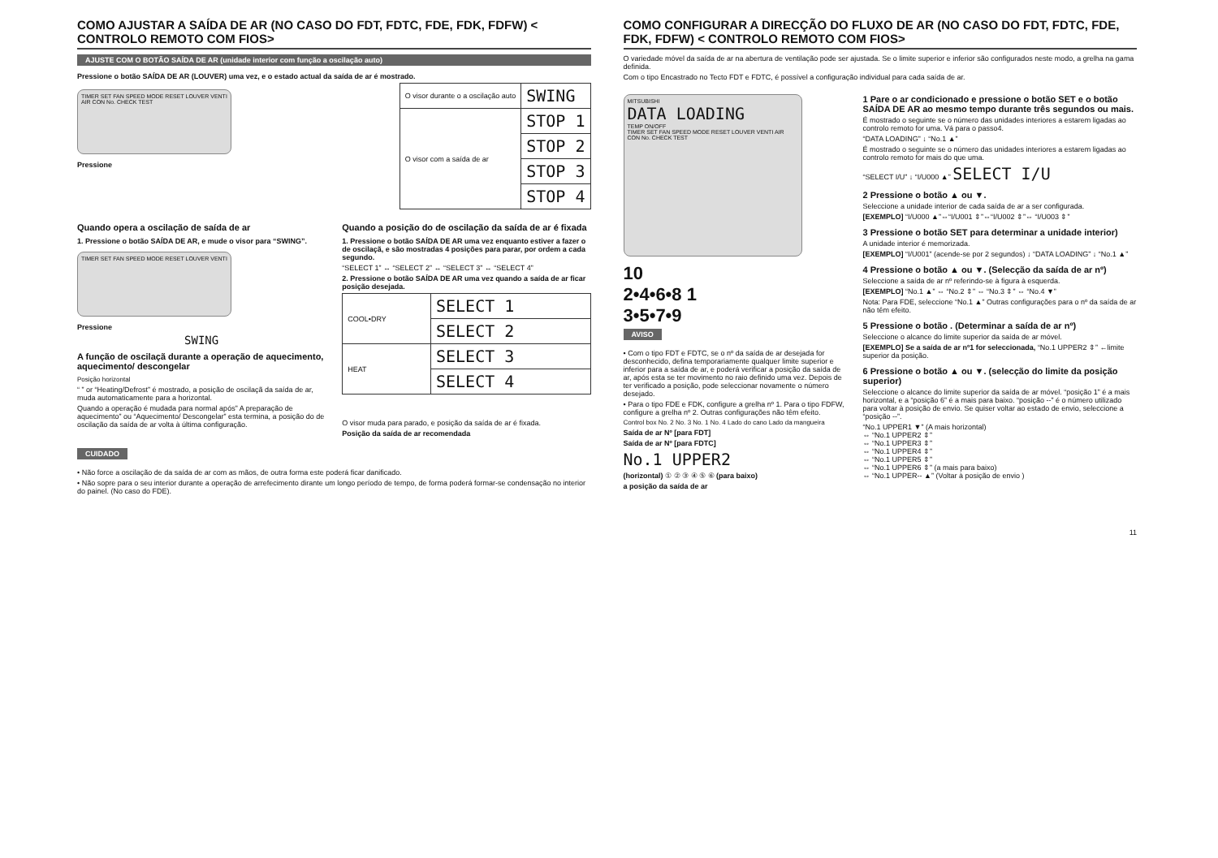COMO AJUSTAR A SAÍDA DE AR (NO CASO DO FDT, FDTC, FDE, FDK, FDFW) < CONTROLO REMOTO COM FIOS>
AJUSTE COM O BOTÃO SAÍDA DE AR (unidade interior com função a oscilação auto)
Pressione o botão SAÍDA DE AR (LOUVER) uma vez, e o estado actual da saída de ar é mostrado.
TIMER SET FAN SPEED MODE RESET LOUVER VENTI AIR CON No. CHECK TEST
Pressione
| O visor durante o a oscilação auto | SWING |
| O visor com a saída de ar | STOP 1 |
| | STOP 2 |
| | STOP 3 |
| | STOP 4 |
Quando opera a oscilação de saída de ar
1. Pressione o botão SAÍDA DE AR, e mude o visor para “SWING”.
TIMER SET FAN SPEED MODE RESET LOUVER VENTI
Pressione
SWING
A função de oscilaçã durante a operação de aquecimento, aquecimento/ descongelar
Posição horizontal
“ ” or “Heating/Defrost” é mostrado, a posição de oscilaçã da saída de ar, muda automaticamente para a horizontal.
Quando a operação é mudada para normal após” A preparação de aquecimento” ou “Aquecimento/ Descongelar” esta termina, a posição do de oscilação da saída de ar volta à última configuração.
Quando a posição do de oscilação da saída de ar é fixada
1. Pressione o botão SAÍDA DE AR uma vez enquanto estiver a fazer o de oscilaçã, e são mostradas 4 posições para parar, por ordem a cada segundo.
“SELECT 1” ↔ “SELECT 2” ↔ “SELECT 3” ↔ “SELECT 4”
2. Pressione o botão SAÍDA DE AR uma vez quando a saída de ar ficar posição desejada.
| COOL•DRY | SELECT 1 |
| | SELECT 2 |
| HEAT | SELECT 3 |
| | SELECT 4 |
O visor muda para parado, e posição da saída de ar é fixada.
Posição da saída de ar recomendada
CUIDADO
• Não force a oscilação de da saída de ar com as mãos, de outra forma este poderá ficar danificado.
• Não sopre para o seu interior durante a operação de arrefecimento dirante um longo período de tempo, de forma poderá formar-se condensação no interior do painel. (No caso do FDE).
COMO CONFIGURAR A DIRECÇÃO DO FLUXO DE AR (NO CASO DO FDT, FDTC, FDE, FDK, FDFW) < CONTROLO REMOTO COM FIOS>
O variedade móvel da saída de ar na abertura de ventilação pode ser ajustada. Se o limite superior e inferior são configurados neste modo, a grelha na gama definida.
Com o tipo Encastrado no Tecto FDT e FDTC, é possível a configuração individual para cada saída de ar.
MITSUBISHI
DATA LOADING
TEMP ON/OFF
TIMER SET FAN SPEED MODE RESET LOUVER VENTI AIR CON No. CHECK TEST
10
2•4•6•8 1
3•5•7•9
AVISO
• Com o tipo FDT e FDTC, se o nº da saída de ar desejada for desconhecido, defina temporariamente qualquer limite superior e inferior para a saída de ar, e poderá verificar a posição da saída de ar, após esta se ter movimento no raio definido uma vez. Depois de ter verificado a posição, pode seleccionar novamente o número desejado.
• Para o tipo FDE e FDK, configure a grelha nº 1. Para o tipo FDFW, configure a grelha nº 2. Outras configurações não têm efeito.
Control box No. 2 No. 3 No. 1 No. 4 Lado do cano Lado da mangueira
Saída de ar Nº [para FDT]
Saída de ar Nº [para FDTC]
No.1 UPPER2
(horizontal) ① ② ③ ④ ⑤ ⑥ (para baixo)
a posição da saída de ar
1 Pare o ar condicionado e pressione o botão SET e o botão SAÍDA DE AR ao mesmo tempo durante três segundos ou mais.
É mostrado o seguinte se o número das unidades interiores a estarem ligadas ao controlo remoto for uma. Vá para o passo4.
“DATA LOADING” ↓ “No.1 ▲”
É mostrado o seguinte se o número das unidades interiores a estarem ligadas ao controlo remoto for mais do que uma.
“SELECT I/U” ↓ “I/U000 ▲” SELECT I/U
2 Pressione o botão ▲ ou ▼.
Seleccione a unidade interior de cada saída de ar a ser configurada.
[EXEMPLO] “I/U000 ▲”⇔“I/U001 ⇕”⇔“I/U002 ⇕”⇔ “I/U003 ⇕”
3 Pressione o botão SET para determinar a unidade interior)
A unidade interior é memorizada.
[EXEMPLO] “I/U001” (acende-se por 2 segundos) ↓ “DATA LOADING” ↓ “No.1 ▲”
4 Pressione o botão ▲ ou ▼. (Selecção da saída de ar nº)
Seleccione a saída de ar nº referindo-se à figura à esquerda.
[EXEMPLO] “No.1 ▲” ⇔ “No.2 ⇕” ⇔ “No.3 ⇕” ⇔ “No.4 ▼”
Nota: Para FDE, seleccione “No.1 ▲” Outras configurações para o nº da saída de ar não têm efeito.
5 Pressione o botão . (Determinar a saída de ar nº)
Seleccione o alcance do limite superior da saída de ar móvel.
[EXEMPLO] Se a saída de ar nº1 for seleccionada, “No.1 UPPER2 ⇕” ←limite superior da posição.
6 Pressione o botão ▲ ou ▼. (selecção do limite da posição superior)
Seleccione o alcance do limite superior da saída de ar móvel. “posição 1” é a mais horizontal, e a “posição 6” é a mais para baixo. “posição --” é o número utilizado para voltar à posição de envio. Se quiser voltar ao estado de envio, seleccione a “posição --”.
“No.1 UPPER1 ▼” (A mais horizontal)
⇔ “No.1 UPPER2 ⇕”
⇔ “No.1 UPPER3 ⇕”
⇔ “No.1 UPPER4 ⇕”
⇔ “No.1 UPPER5 ⇕”
⇔ “No.1 UPPER6 ⇕” (a mais para baixo)
⇔ “No.1 UPPER-- ▲” (Voltar à posição de envio )
11